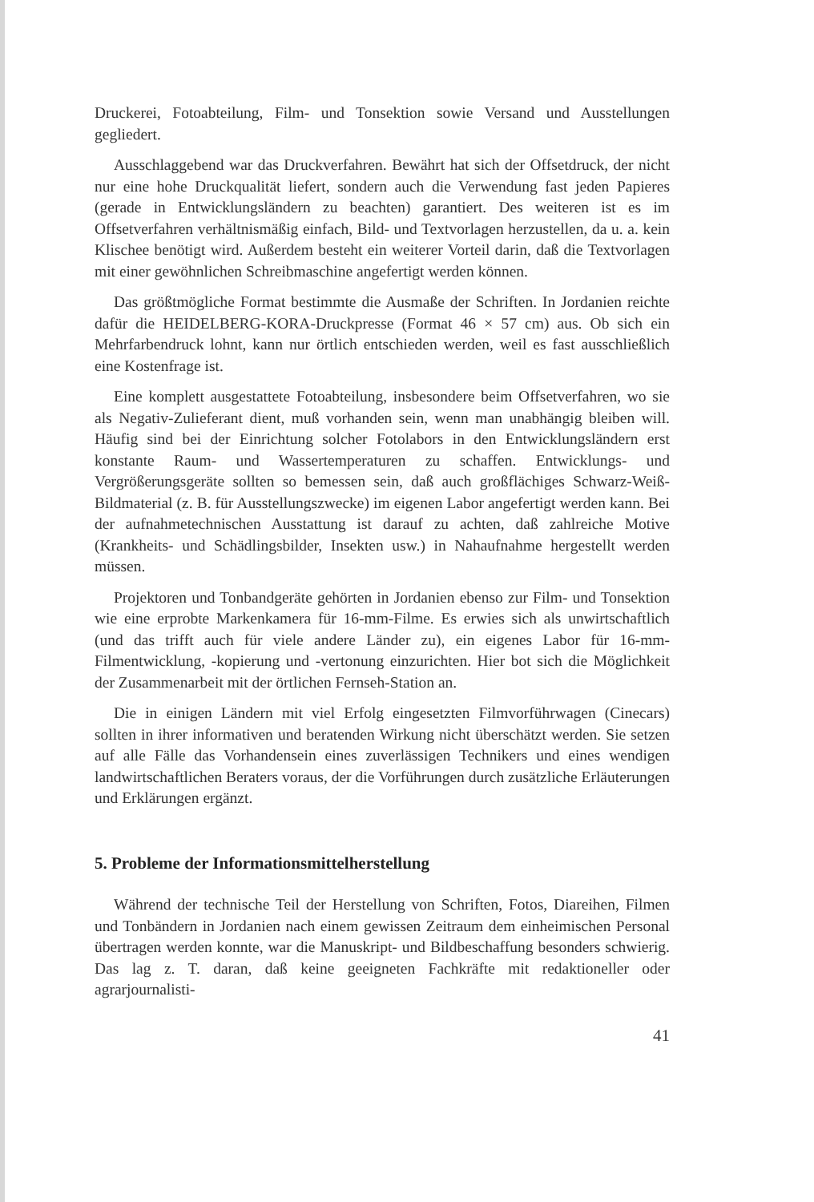Druckerei, Fotoabteilung, Film- und Tonsektion sowie Versand und Ausstellungen gegliedert.
Ausschlaggebend war das Druckverfahren. Bewährt hat sich der Offsetdruck, der nicht nur eine hohe Druckqualität liefert, sondern auch die Verwendung fast jeden Papieres (gerade in Entwicklungsländern zu beachten) garantiert. Des weiteren ist es im Offsetverfahren verhältnismäßig einfach, Bild- und Textvorlagen herzustellen, da u. a. kein Klischee benötigt wird. Außerdem besteht ein weiterer Vorteil darin, daß die Textvorlagen mit einer gewöhnlichen Schreibmaschine angefertigt werden können.
Das größtmögliche Format bestimmte die Ausmaße der Schriften. In Jordanien reichte dafür die HEIDELBERG-KORA-Druckpresse (Format 46 × 57 cm) aus. Ob sich ein Mehrfarbendruck lohnt, kann nur örtlich entschieden werden, weil es fast ausschließlich eine Kostenfrage ist.
Eine komplett ausgestattete Fotoabteilung, insbesondere beim Offsetverfahren, wo sie als Negativ-Zulieferant dient, muß vorhanden sein, wenn man unabhängig bleiben will. Häufig sind bei der Einrichtung solcher Fotolabors in den Entwicklungsländern erst konstante Raum- und Wassertemperaturen zu schaffen. Entwicklungs- und Vergrößerungsgeräte sollten so bemessen sein, daß auch großflächiges Schwarz-Weiß-Bildmaterial (z. B. für Ausstellungszwecke) im eigenen Labor angefertigt werden kann. Bei der aufnahmetechnischen Ausstattung ist darauf zu achten, daß zahlreiche Motive (Krankheits- und Schädlingsbilder, Insekten usw.) in Nahaufnahme hergestellt werden müssen.
Projektoren und Tonbandgeräte gehörten in Jordanien ebenso zur Film- und Tonsektion wie eine erprobte Markenkamera für 16-mm-Filme. Es erwies sich als unwirtschaftlich (und das trifft auch für viele andere Länder zu), ein eigenes Labor für 16-mm-Filmentwicklung, -kopierung und -vertonung einzurichten. Hier bot sich die Möglichkeit der Zusammenarbeit mit der örtlichen Fernseh-Station an.
Die in einigen Ländern mit viel Erfolg eingesetzten Filmvorführwagen (Cinecars) sollten in ihrer informativen und beratenden Wirkung nicht überschätzt werden. Sie setzen auf alle Fälle das Vorhandensein eines zuverlässigen Technikers und eines wendigen landwirtschaftlichen Beraters voraus, der die Vorführungen durch zusätzliche Erläuterungen und Erklärungen ergänzt.
5. Probleme der Informationsmittelherstellung
Während der technische Teil der Herstellung von Schriften, Fotos, Diareihen, Filmen und Tonbändern in Jordanien nach einem gewissen Zeitraum dem einheimischen Personal übertragen werden konnte, war die Manuskript- und Bildbeschaffung besonders schwierig. Das lag z. T. daran, daß keine geeigneten Fachkräfte mit redaktioneller oder agrarjournalisti-
41